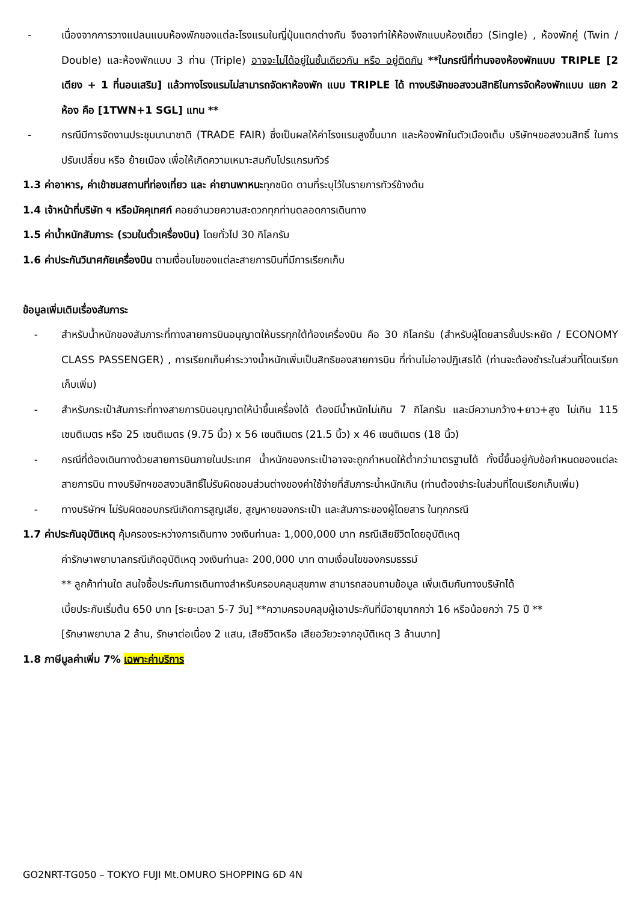- เนื่องจากการวางแปลนแบบห้องพักของแต่ละโรงแรมในญี่ปุ่นแตกต่างกัน จึงอาจทำให้ห้องพักแบบห้องเดี่ยว (Single) , ห้องพักคู่ (Twin / Double) และห้องพักแบบ 3 ท่าน (Triple) อาจจะไม่ได้อยู่ในชั้นเดียวกัน หรือ อยู่ติดกัน **ในกรณีที่ท่านจองห้องพักแบบ TRIPLE [2 เตียง + 1 ที่นอนเสริม] แล้วทางโรงแรมไม่สามารถจัดหาห้องพัก แบบ TRIPLE ได้ ทางบริษัทขอสงวนสิทธิในการจัดห้องพักแบบ แยก 2 ห้อง คือ [1TWN+1 SGL] แทน **
- กรณีมีการจัดงานประชุมนานาชาติ (TRADE FAIR) ซึ่งเป็นผลให้ค่าโรงแรมสูงขึ้นมาก และห้องพักในตัวเมืองเต็ม บริษัทฯขอสงวนสิทธิ์ ในการปรับเปลี่ยน หรือ ย้ายเมือง เพื่อให้เกิดความเหมาะสมกับโปรแกรมทัวร์
1.3 ค่าอาหาร, ค่าเข้าชมสถานที่ท่องเที่ยว และ ค่ายานพาหนะทุกชนิด ตามที่ระบุไว้ในรายการทัวร์ข้างต้น
1.4 เจ้าหน้าที่บริษัท ฯ หรือมัคคุเทศก์ คอยอำนวยความสะดวกทุกท่านตลอดการเดินทาง
1.5 ค่าน้ำหนักสัมภาระ (รวมในตั๋วเครื่องบิน) โดยทั่วไป 30 กิโลกรัม
1.6 ค่าประกันวินาศภัยเครื่องบิน ตามเงื่อนไขของแต่ละสายการบินที่มีการเรียกเก็บ
ข้อมูลเพิ่มเติมเรื่องสัมภาระ
- สำหรับน้ำหนักของสัมภาระที่ทางสายการบินอนุญาตให้บรรทุกใต้ท้องเครื่องบิน คือ 30 กิโลกรัม (สำหรับผู้โดยสารชั้นประหยัด / ECONOMY CLASS PASSENGER) , การเรียกเก็บค่าระวางน้ำหนักเพิ่มเป็นสิทธิของสายการบิน ที่ท่านไม่อาจปฏิเสธได้ (ท่านจะต้องชำระในส่วนที่โดนเรียกเก็บเพิ่ม)
- สำหรับกระเป๋าสัมภาระที่ทางสายการบินอนุญาตให้นำขึ้นเครื่องได้ ต้องมีน้ำหนักไม่เกิน 7 กิโลกรัม และมีความกว้าง+ยาว+สูง ไม่เกิน 115 เซนติเมตร หรือ 25 เซนติเมตร (9.75 นิ้ว) x 56 เซนติเมตร (21.5 นิ้ว) x 46 เซนติเมตร (18 นิ้ว)
- กรณีที่ต้องเดินทางด้วยสายการบินภายในประเทศ น้ำหนักของกระเป๋าอาจจะถูกกำหนดให้ต่ำกว่ามาตรฐานได้ ทั้งนี้ขึ้นอยู่กับข้อกำหนดของแต่ละสายการบิน ทางบริษัทฯขอสงวนสิทธิ์ไม่รับผิดชอบส่วนต่างของค่าใช้จ่ายที่สัมภาระน้ำหนักเกิน (ท่านต้องชำระในส่วนที่โดนเรียกเก็บเพิ่ม)
- ทางบริษัทฯ ไม่รับผิดชอบกรณีเกิดการสูญเสีย, สูญหายของกระเป๋า และสัมภาระของผู้โดยสาร ในทุกกรณี
1.7 ค่าประกันอุบัติเหตุ คุ้มครองระหว่างการเดินทาง วงเงินท่านละ 1,000,000 บาท กรณีเสียชีวิตโดยอุบัติเหตุ
ค่ารักษาพยาบาลกรณีเกิดอุบัติเหตุ วงเงินท่านละ 200,000 บาท ตามเงื่อนไขของกรมธรรม์
** ลูกค้าท่านใด สนใจซื้อประกันการเดินทางสำหรับครอบคลุมสุขภาพ สามารถสอบถามข้อมูล เพิ่มเติมกับทางบริษัทได้
เบี้ยประกันเริ่มต้น 650 บาท [ระยะเวลา 5-7 วัน] **ความครอบคลุมผู้เอาประกันที่มีอายุมากกว่า 16 หรือน้อยกว่า 75 ปี **
[รักษาพยาบาล 2 ล้าน, รักษาต่อเนื่อง 2 แสน, เสียชีวิตหรือ เสียอวัยวะจากอุบัติเหตุ 3 ล้านบาท]
1.8 ภาษีมูลค่าเพิ่ม 7% เฉพาะค่าบริการ
GO2NRT-TG050 – TOKYO FUJI Mt.OMURO SHOPPING 6D 4N